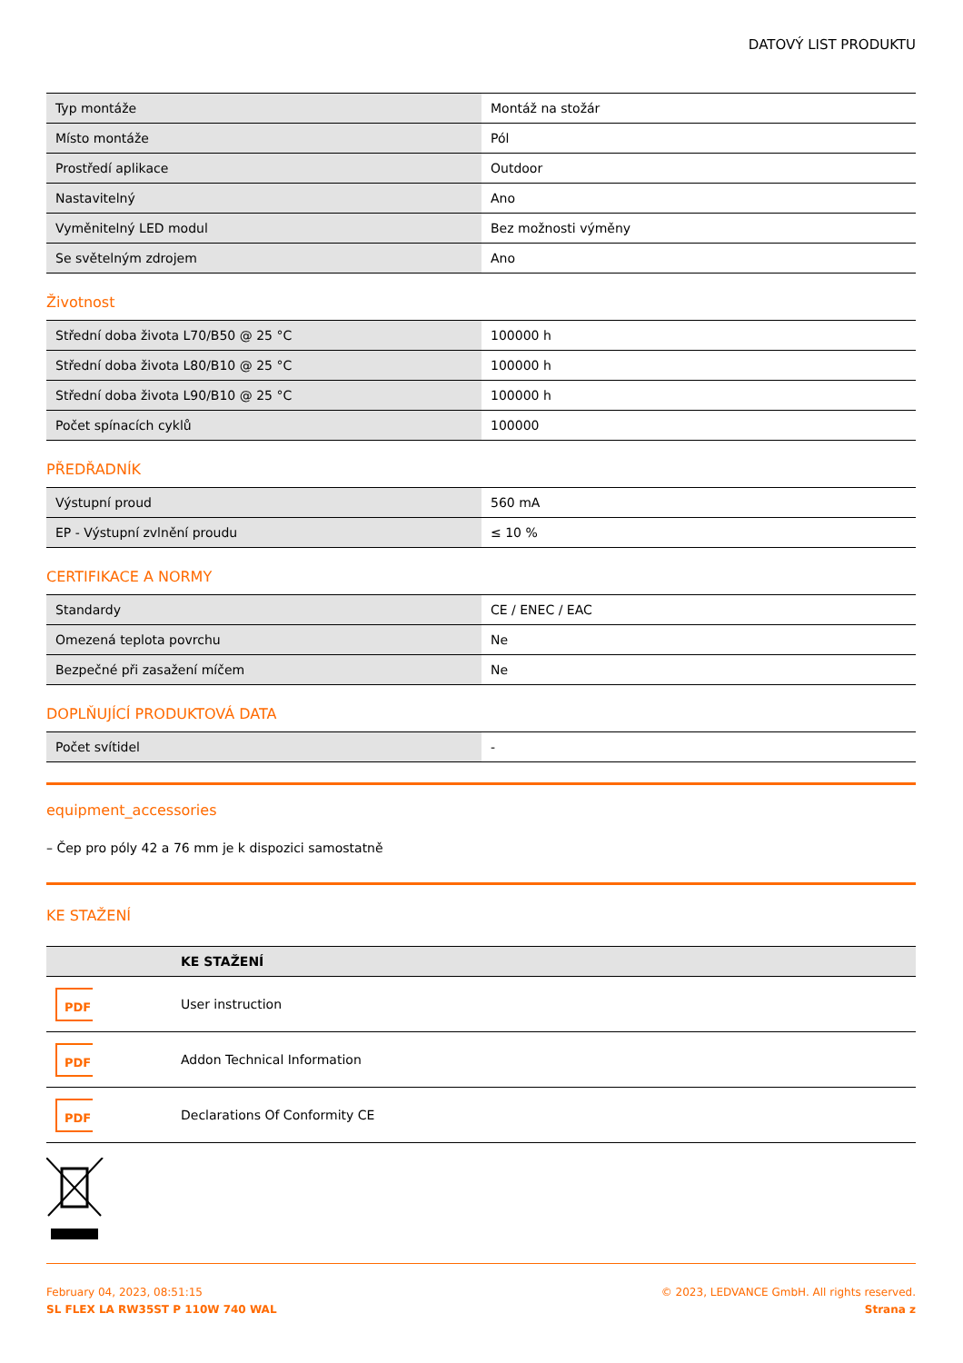DATOVÝ LIST PRODUKTU
| Typ montáže | Montáž na stožár |
| Místo montáže | Pól |
| Prostředí aplikace | Outdoor |
| Nastavitelný | Ano |
| Vyměnitelný LED modul | Bez možnosti výměny |
| Se světelným zdrojem | Ano |
Životnost
| Střední doba života L70/B50 @ 25 °C | 100000 h |
| Střední doba života L80/B10 @ 25 °C | 100000 h |
| Střední doba života L90/B10 @ 25 °C | 100000 h |
| Počet spínacích cyklů | 100000 |
PŘEDŘADNÍK
| Výstupní proud | 560 mA |
| EP - Výstupní zvlnění proudu | ≤ 10 % |
CERTIFIKACE A NORMY
| Standardy | CE / ENEC / EAC |
| Omezená teplota povrchu | Ne |
| Bezpečné při zasažení míčem | Ne |
DOPLŇUJÍCÍ PRODUKTOVÁ DATA
| Počet svítidel | - |
equipment_accessories
– Čep pro póly 42 a 76 mm je k dispozici samostatně
KE STAŽENÍ
| | KE STAŽENÍ |
| PDF | User instruction |
| PDF | Addon Technical Information |
| PDF | Declarations Of Conformity CE |
February 04, 2023, 08:51:15
SL FLEX LA RW35ST P 110W 740 WAL
© 2023, LEDVANCE GmbH. All rights reserved.
Strana z